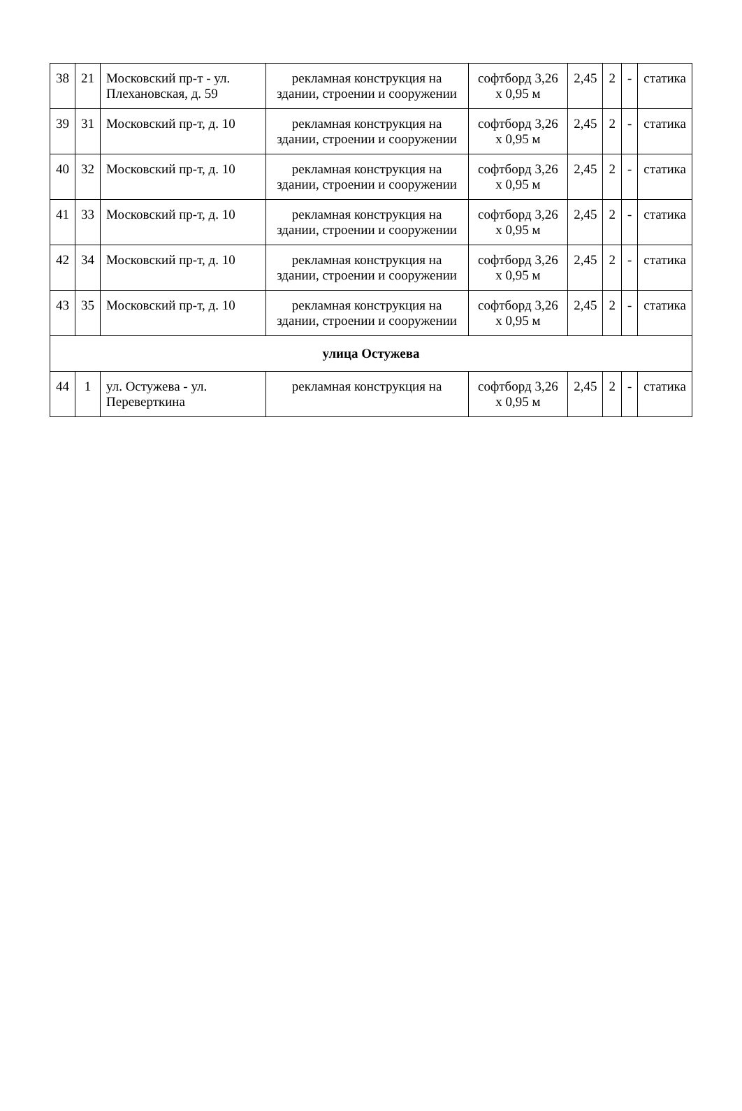| 38 | 21 | Московский пр-т - ул. Плехановская, д. 59 | рекламная конструкция на здании, строении и сооружении | софтборд 3,26 х 0,95 м | 2,45 | 2 | - | статика |
| 39 | 31 | Московский пр-т, д. 10 | рекламная конструкция на здании, строении и сооружении | софтборд 3,26 х 0,95 м | 2,45 | 2 | - | статика |
| 40 | 32 | Московский пр-т, д. 10 | рекламная конструкция на здании, строении и сооружении | софтборд 3,26 х 0,95 м | 2,45 | 2 | - | статика |
| 41 | 33 | Московский пр-т, д. 10 | рекламная конструкция на здании, строении и сооружении | софтборд 3,26 х 0,95 м | 2,45 | 2 | - | статика |
| 42 | 34 | Московский пр-т, д. 10 | рекламная конструкция на здании, строении и сооружении | софтборд 3,26 х 0,95 м | 2,45 | 2 | - | статика |
| 43 | 35 | Московский пр-т, д. 10 | рекламная конструкция на здании, строении и сооружении | софтборд 3,26 х 0,95 м | 2,45 | 2 | - | статика |
| улица Остужева | | | | | | | | |
| 44 | 1 | ул. Остужева - ул. Переверткина | рекламная конструкция на | софтборд 3,26 х 0,95 м | 2,45 | 2 | - | статика |